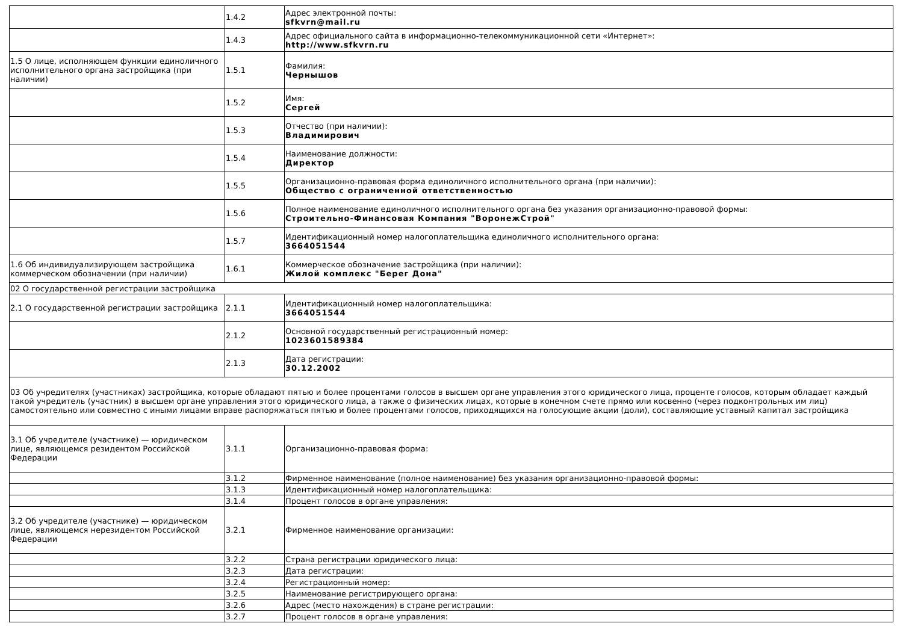| | 1.4.2 | Адрес электронной почты: sfkvrn@mail.ru |
| | 1.4.3 | Адрес официального сайта в информационно-телекоммуникационной сети «Интернет»: http://www.sfkvrn.ru |
| 1.5 О лице, исполняющем функции единоличного исполнительного органа застройщика (при наличии) | 1.5.1 | Фамилия: Чернышов |
| | 1.5.2 | Имя: Сергей |
| | 1.5.3 | Отчество (при наличии): Владимирович |
| | 1.5.4 | Наименование должности: Директор |
| | 1.5.5 | Организационно-правовая форма единоличного исполнительного органа (при наличии): Общество с ограниченной ответственностью |
| | 1.5.6 | Полное наименование единоличного исполнительного органа без указания организационно-правовой формы: Строительно-Финансовая Компания "ВоронежСтрой" |
| | 1.5.7 | Идентификационный номер налогоплательщика единоличного исполнительного органа: 3664051544 |
| 1.6 Об индивидуализирующем застройщика коммерческом обозначении (при наличии) | 1.6.1 | Коммерческое обозначение застройщика (при наличии): Жилой комплекс "Берег Дона" |
| 02 О государственной регистрации застройщика | | |
| 2.1 О государственной регистрации застройщика | 2.1.1 | Идентификационный номер налогоплательщика: 3664051544 |
| | 2.1.2 | Основной государственный регистрационный номер: 1023601589384 |
| | 2.1.3 | Дата регистрации: 30.12.2002 |
| 03 Об учредителях (участниках) застройщика, которые обладают пятью и более процентами голосов в высшем органе управления этого юридического лица, проценте голосов, которым обладает каждый такой учредитель (участник) в высшем органе управления этого юридического лица, а также о физических лицах, которые в конечном счете прямо или косвенно (через подконтрольных им лиц) самостоятельно или совместно с иными лицами вправе распоряжаться пятью и более процентами голосов, приходящихся на голосующие акции (доли), составляющие уставный капитал застройщика | | |
| 3.1 Об учредителе (участнике) — юридическом лице, являющемся резидентом Российской Федерации | 3.1.1 | Организационно-правовая форма: |
| | 3.1.2 | Фирменное наименование (полное наименование) без указания организационно-правовой формы: |
| | 3.1.3 | Идентификационный номер налогоплательщика: |
| | 3.1.4 | Процент голосов в органе управления: |
| 3.2 Об учредителе (участнике) — юридическом лице, являющемся нерезидентом Российской Федерации | 3.2.1 | Фирменное наименование организации: |
| | 3.2.2 | Страна регистрации юридического лица: |
| | 3.2.3 | Дата регистрации: |
| | 3.2.4 | Регистрационный номер: |
| | 3.2.5 | Наименование регистрирующего органа: |
| | 3.2.6 | Адрес (место нахождения) в стране регистрации: |
| | 3.2.7 | Процент голосов в органе управления: |